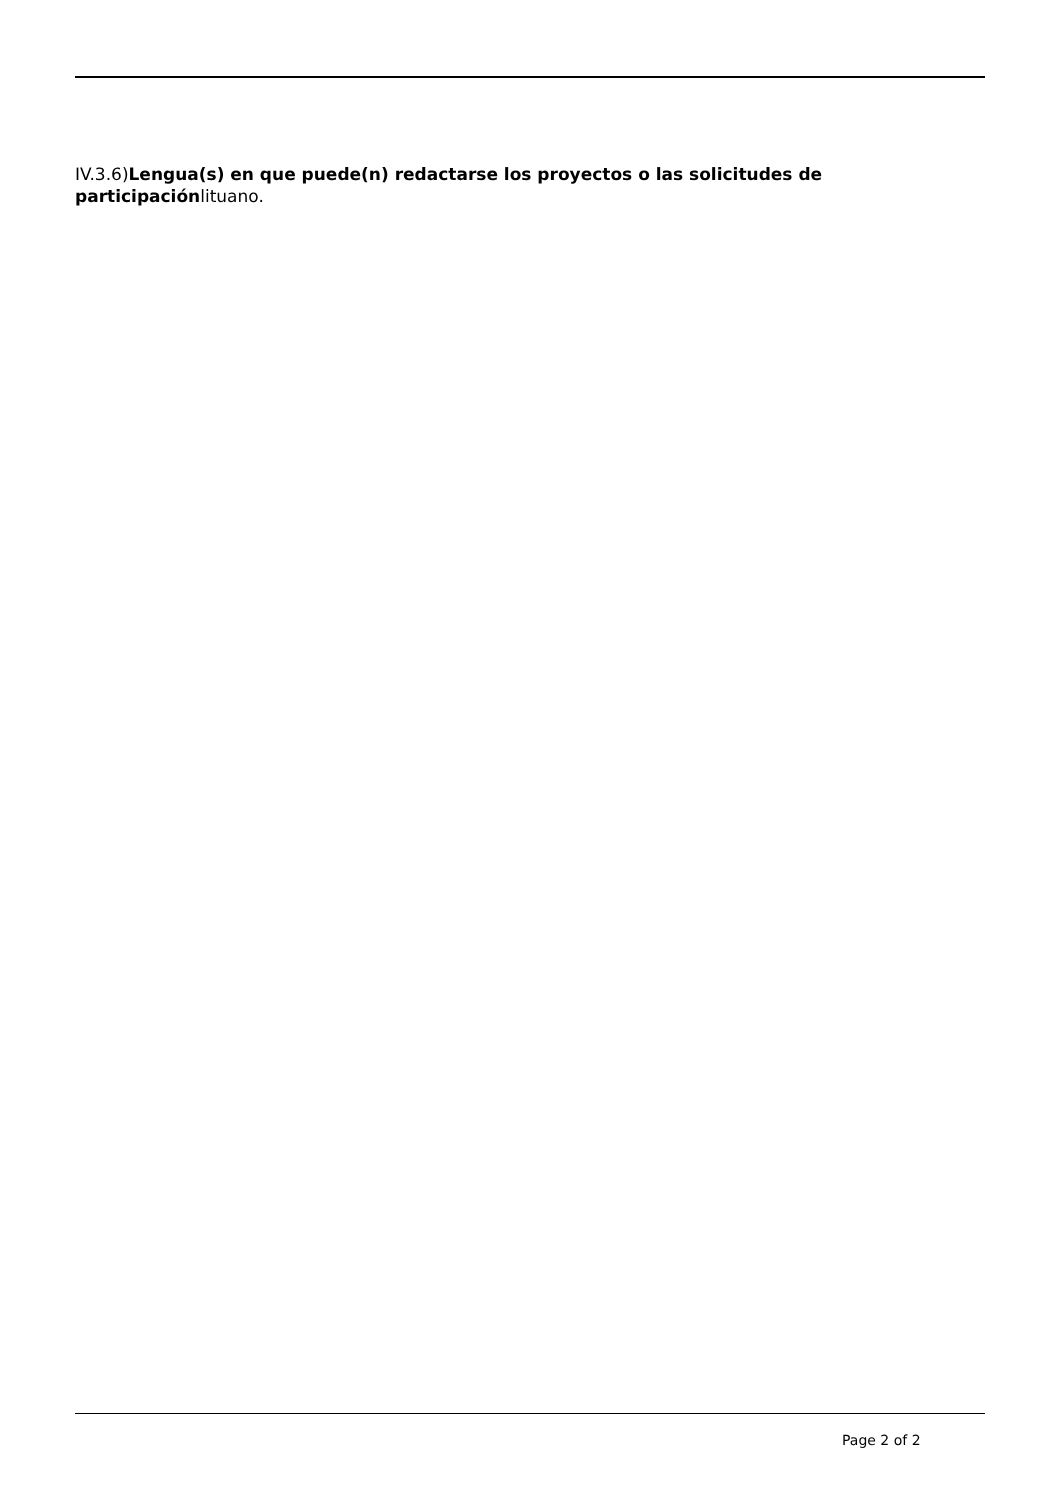IV.3.6)Lengua(s) en que puede(n) redactarse los proyectos o las solicitudes de participaciónlituano.
Page 2 of 2